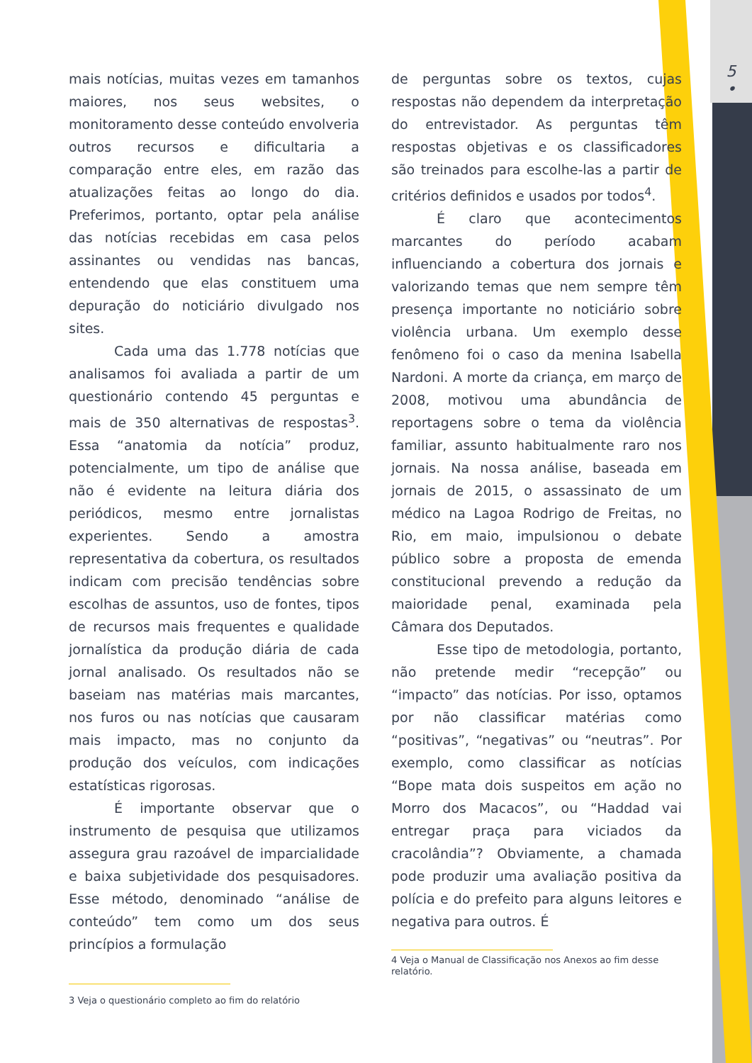5
•
mais notícias, muitas vezes em tamanhos maiores, nos seus websites, o monitoramento desse conteúdo envolveria outros recursos e dificultaria a comparação entre eles, em razão das atualizações feitas ao longo do dia. Preferimos, portanto, optar pela análise das notícias recebidas em casa pelos assinantes ou vendidas nas bancas, entendendo que elas constituem uma depuração do noticiário divulgado nos sites.
Cada uma das 1.778 notícias que analisamos foi avaliada a partir de um questionário contendo 45 perguntas e mais de 350 alternativas de respostas<sup>3</sup>. Essa “anatomia da notícia” produz, potencialmente, um tipo de análise que não é evidente na leitura diária dos periódicos, mesmo entre jornalistas experientes. Sendo a amostra representativa da cobertura, os resultados indicam com precisão tendências sobre escolhas de assuntos, uso de fontes, tipos de recursos mais frequentes e qualidade jornalística da produção diária de cada jornal analisado. Os resultados não se baseiam nas matérias mais marcantes, nos furos ou nas notícias que causaram mais impacto, mas no conjunto da produção dos veículos, com indicações estatísticas rigorosas.
É importante observar que o instrumento de pesquisa que utilizamos assegura grau razoável de imparcialidade e baixa subjetividade dos pesquisadores. Esse método, denominado “análise de conteúdo” tem como um dos seus princípios a formulação
3 Veja o questionário completo ao fim do relatório
de perguntas sobre os textos, cujas respostas não dependem da interpretação do entrevistador. As perguntas têm respostas objetivas e os classificadores são treinados para escolhe-las a partir de critérios definidos e usados por todos<sup>4</sup>.
É claro que acontecimentos marcantes do período acabam influenciando a cobertura dos jornais e valorizando temas que nem sempre têm presença importante no noticiário sobre violência urbana. Um exemplo desse fenômeno foi o caso da menina Isabella Nardoni. A morte da criança, em março de 2008, motivou uma abundância de reportagens sobre o tema da violência familiar, assunto habitualmente raro nos jornais. Na nossa análise, baseada em jornais de 2015, o assassinato de um médico na Lagoa Rodrigo de Freitas, no Rio, em maio, impulsionou o debate público sobre a proposta de emenda constitucional prevendo a redução da maioridade penal, examinada pela Câmara dos Deputados.
Esse tipo de metodologia, portanto, não pretende medir “recepção” ou “impacto” das notícias. Por isso, optamos por não classificar matérias como “positivas”, “negativas” ou “neutras”. Por exemplo, como classificar as notícias “Bope mata dois suspeitos em ação no Morro dos Macacos”, ou “Haddad vai entregar praça para viciados da cracolândia”? Obviamente, a chamada pode produzir uma avaliação positiva da polícia e do prefeito para alguns leitores e negativa para outros. É
4 Veja o Manual de Classificação nos Anexos ao fim desse relatório.